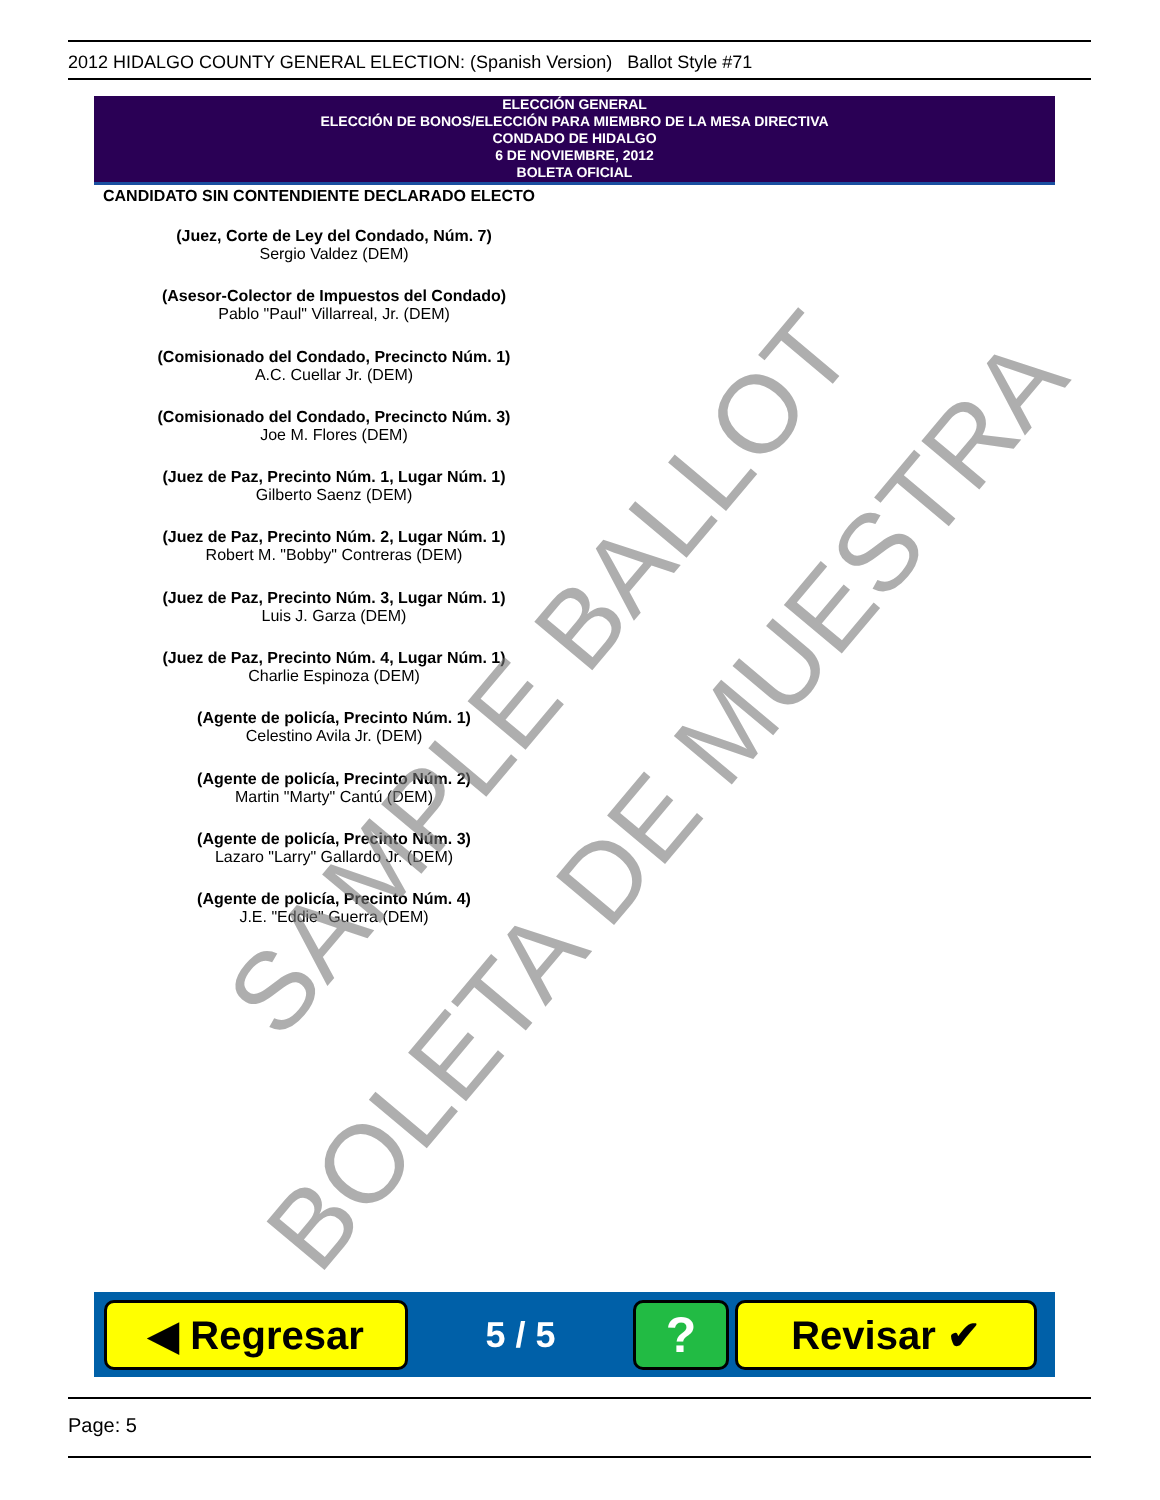2012 HIDALGO COUNTY GENERAL ELECTION: (Spanish Version) Ballot Style #71
ELECCIÓN GENERAL
ELECCIÓN DE BONOS/ELECCIÓN PARA MIEMBRO DE LA MESA DIRECTIVA
CONDADO DE HIDALGO
6 DE NOVIEMBRE, 2012
BOLETA OFICIAL
CANDIDATO SIN CONTENDIENTE DECLARADO ELECTO
(Juez, Corte de Ley del Condado, Núm. 7)
Sergio Valdez (DEM)
(Asesor-Colector de Impuestos del Condado)
Pablo "Paul" Villarreal, Jr. (DEM)
(Comisionado del Condado, Precincto Núm. 1)
A.C. Cuellar Jr. (DEM)
(Comisionado del Condado, Precincto Núm. 3)
Joe M. Flores (DEM)
(Juez de Paz, Precinto Núm. 1, Lugar Núm. 1)
Gilberto Saenz (DEM)
(Juez de Paz, Precinto Núm. 2, Lugar Núm. 1)
Robert M. "Bobby" Contreras (DEM)
(Juez de Paz, Precinto Núm. 3, Lugar Núm. 1)
Luis J. Garza (DEM)
(Juez de Paz, Precinto Núm. 4, Lugar Núm. 1)
Charlie Espinoza (DEM)
(Agente de policía, Precinto Núm. 1)
Celestino Avila Jr. (DEM)
(Agente de policía, Precinto Núm. 2)
Martin "Marty" Cantú (DEM)
(Agente de policía, Precinto Núm. 3)
Lazaro "Larry" Gallardo Jr. (DEM)
(Agente de policía, Precinto Núm. 4)
J.E. "Eddie" Guerra (DEM)
SAMPLE BALLOT
BOLETA DE MUESTRA
◀ Regresar
5 / 5
?
Revisar ✔
Page: 5